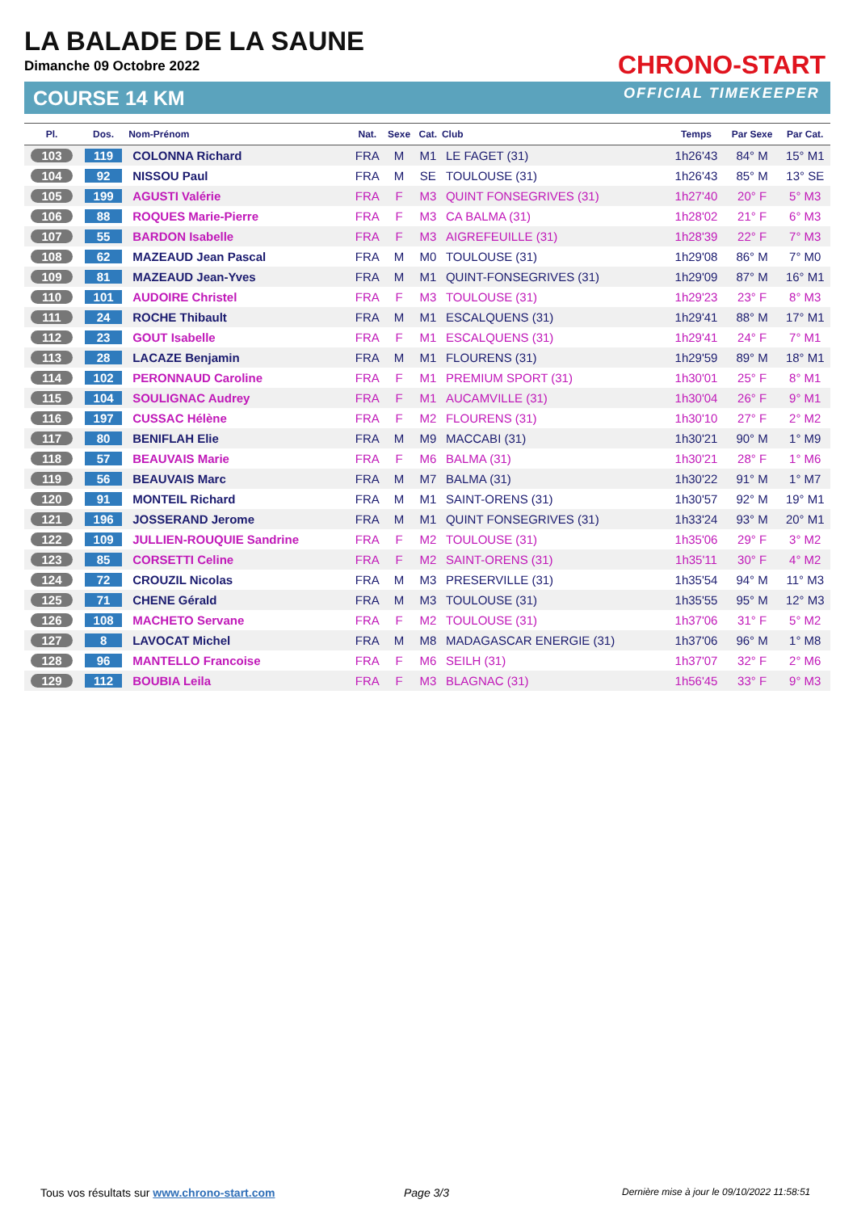LA BALADE DE LA SAUNE
Dimanche 09 Octobre 2022
COURSE 14 KM
CHRONO-START
OFFICIAL TIMEKEEPER
| Pl. | Dos. | Nom-Prénom | Nat. | Sexe | Cat. | Club | Temps | Par Sexe | Par Cat. |
| --- | --- | --- | --- | --- | --- | --- | --- | --- | --- |
| 103 | 119 | COLONNA Richard | FRA | M | M1 | LE FAGET (31) | 1h26'43 | 84° M | 15° M1 |
| 104 | 92 | NISSOU Paul | FRA | M | SE | TOULOUSE (31) | 1h26'43 | 85° M | 13° SE |
| 105 | 199 | AGUSTI Valérie | FRA | F | M3 | QUINT FONSEGRIVES (31) | 1h27'40 | 20° F | 5° M3 |
| 106 | 88 | ROQUES Marie-Pierre | FRA | F | M3 | CA BALMA (31) | 1h28'02 | 21° F | 6° M3 |
| 107 | 55 | BARDON Isabelle | FRA | F | M3 | AIGREFEUILLE (31) | 1h28'39 | 22° F | 7° M3 |
| 108 | 62 | MAZEAUD Jean Pascal | FRA | M | M0 | TOULOUSE (31) | 1h29'08 | 86° M | 7° M0 |
| 109 | 81 | MAZEAUD Jean-Yves | FRA | M | M1 | QUINT-FONSEGRIVES (31) | 1h29'09 | 87° M | 16° M1 |
| 110 | 101 | AUDOIRE Christel | FRA | F | M3 | TOULOUSE (31) | 1h29'23 | 23° F | 8° M3 |
| 111 | 24 | ROCHE Thibault | FRA | M | M1 | ESCALQUENS (31) | 1h29'41 | 88° M | 17° M1 |
| 112 | 23 | GOUT Isabelle | FRA | F | M1 | ESCALQUENS (31) | 1h29'41 | 24° F | 7° M1 |
| 113 | 28 | LACAZE Benjamin | FRA | M | M1 | FLOURENS (31) | 1h29'59 | 89° M | 18° M1 |
| 114 | 102 | PERONNAUD Caroline | FRA | F | M1 | PREMIUM SPORT (31) | 1h30'01 | 25° F | 8° M1 |
| 115 | 104 | SOULIGNAC Audrey | FRA | F | M1 | AUCAMVILLE (31) | 1h30'04 | 26° F | 9° M1 |
| 116 | 197 | CUSSAC Hélène | FRA | F | M2 | FLOURENS (31) | 1h30'10 | 27° F | 2° M2 |
| 117 | 80 | BENIFLAH Elie | FRA | M | M9 | MACCABI (31) | 1h30'21 | 90° M | 1° M9 |
| 118 | 57 | BEAUVAIS Marie | FRA | F | M6 | BALMA (31) | 1h30'21 | 28° F | 1° M6 |
| 119 | 56 | BEAUVAIS Marc | FRA | M | M7 | BALMA (31) | 1h30'22 | 91° M | 1° M7 |
| 120 | 91 | MONTEIL Richard | FRA | M | M1 | SAINT-ORENS (31) | 1h30'57 | 92° M | 19° M1 |
| 121 | 196 | JOSSERAND Jerome | FRA | M | M1 | QUINT FONSEGRIVES (31) | 1h33'24 | 93° M | 20° M1 |
| 122 | 109 | JULLIEN-ROUQUIE Sandrine | FRA | F | M2 | TOULOUSE (31) | 1h35'06 | 29° F | 3° M2 |
| 123 | 85 | CORSETTI Celine | FRA | F | M2 | SAINT-ORENS (31) | 1h35'11 | 30° F | 4° M2 |
| 124 | 72 | CROUZIL Nicolas | FRA | M | M3 | PRESERVILLE (31) | 1h35'54 | 94° M | 11° M3 |
| 125 | 71 | CHENE Gérald | FRA | M | M3 | TOULOUSE (31) | 1h35'55 | 95° M | 12° M3 |
| 126 | 108 | MACHETO Servane | FRA | F | M2 | TOULOUSE (31) | 1h37'06 | 31° F | 5° M2 |
| 127 | 8 | LAVOCAT Michel | FRA | M | M8 | MADAGASCAR ENERGIE (31) | 1h37'06 | 96° M | 1° M8 |
| 128 | 96 | MANTELLO Francoise | FRA | F | M6 | SEILH (31) | 1h37'07 | 32° F | 2° M6 |
| 129 | 112 | BOUBIA Leila | FRA | F | M3 | BLAGNAC (31) | 1h56'45 | 33° F | 9° M3 |
Tous vos résultats sur www.chrono-start.com
Page 3/3
Dernière mise à jour le 09/10/2022 11:58:51